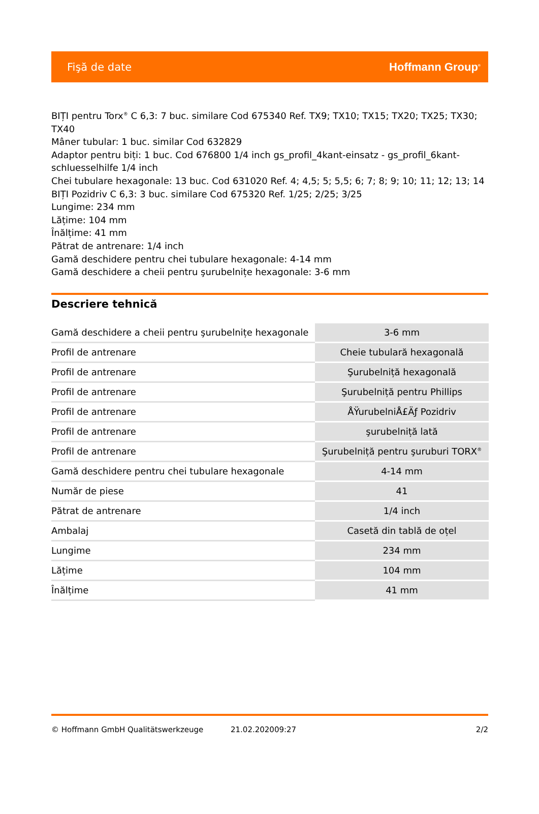Fişă de date Hoffmann Group<sup>®</sup>
BIȚI pentru Torx<sup>®</sup> C 6,3: 7 buc. similare Cod 675340 Ref. TX9; TX10; TX15; TX20; TX25; TX30; TX40
Mâner tubular: 1 buc. similar Cod 632829
Adaptor pentru biți: 1 buc. Cod 676800 1/4 inch gs_profil_4kant-einsatz - gs_profil_6kant-schluesselhilfe 1/4 inch
Chei tubulare hexagonale: 13 buc. Cod 631020 Ref. 4; 4,5; 5; 5,5; 6; 7; 8; 9; 10; 11; 12; 13; 14
BIȚI Pozidriv C 6,3: 3 buc. similare Cod 675320 Ref. 1/25; 2/25; 3/25
Lungime: 234 mm
Lățime: 104 mm
Înălțime: 41 mm
Pătrat de antrenare: 1/4 inch
Gamă deschidere pentru chei tubulare hexagonale: 4-14 mm
Gamă deschidere a cheii pentru şurubelnițe hexagonale: 3-6 mm
Descriere tehnică
| Gamă deschidere a cheii pentru şurubelnițe hexagonale | 3-6 mm |
| Profil de antrenare | Cheie tubulară hexagonală |
| Profil de antrenare | Şurubelniță hexagonală |
| Profil de antrenare | Şurubelniță pentru Phillips |
| Profil de antrenare | ÅŸurubelniÅ£Äƒ Pozidriv |
| Profil de antrenare | şurubelniță lată |
| Profil de antrenare | Şurubelniță pentru şuruburi TORX<sup>®</sup> |
| Gamă deschidere pentru chei tubulare hexagonale | 4-14 mm |
| Număr de piese | 41 |
| Pătrat de antrenare | 1/4 inch |
| Ambalaj | Casetă din tablă de oțel |
| Lungime | 234 mm |
| Lățime | 104 mm |
| Înălțime | 41 mm |
© Hoffmann GmbH Qualitätswerkzeuge 21.02.202009:27 2/2